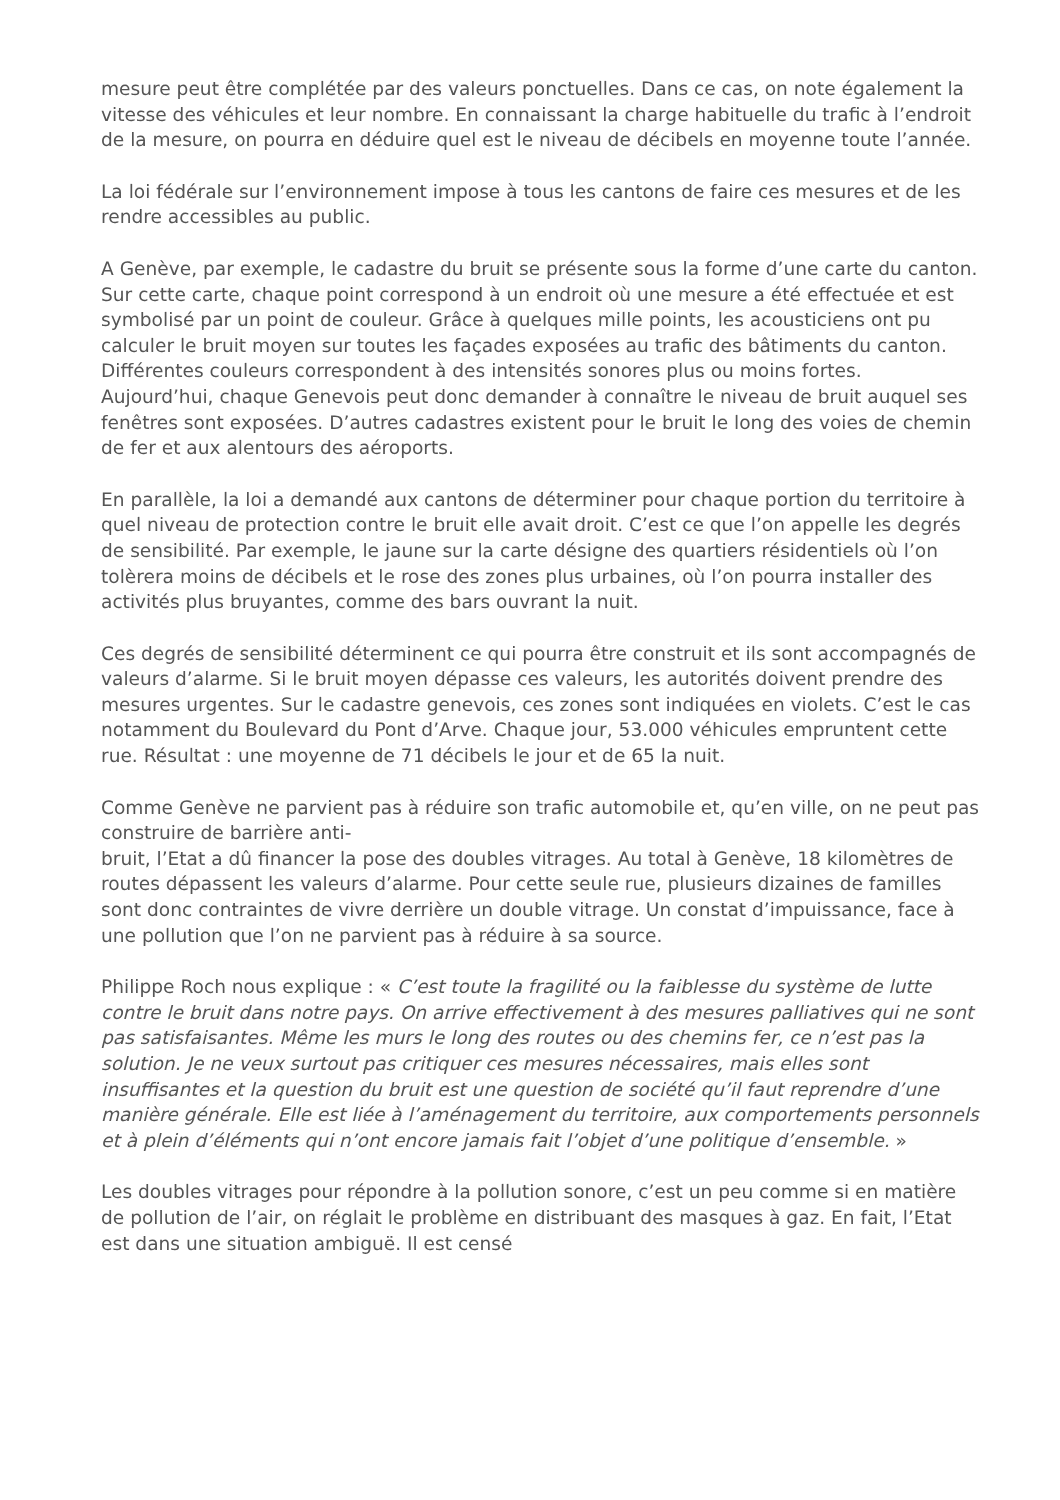mesure peut être complétée par des valeurs ponctuelles. Dans ce cas, on note également la vitesse des véhicules et leur nombre. En connaissant la charge habituelle du trafic à l’endroit de la mesure, on pourra en déduire quel est le niveau de décibels en moyenne toute l’année.
La loi fédérale sur l’environnement impose à tous les cantons de faire ces mesures et de les rendre accessibles au public.
A Genève, par exemple, le cadastre du bruit se présente sous la forme d’une carte du canton. Sur cette carte, chaque point correspond à un endroit où une mesure a été effectuée et est symbolisé par un point de couleur. Grâce à quelques mille points, les acousticiens ont pu calculer le bruit moyen sur toutes les façades exposées au trafic des bâtiments du canton. Différentes couleurs correspondent à des intensités sonores plus ou moins fortes. Aujourd’hui, chaque Genevois peut donc demander à connaître le niveau de bruit auquel ses fenêtres sont exposées. D’autres cadastres existent pour le bruit le long des voies de chemin de fer et aux alentours des aéroports.
En parallèle, la loi a demandé aux cantons de déterminer pour chaque portion du territoire à quel niveau de protection contre le bruit elle avait droit. C’est ce que l’on appelle les degrés de sensibilité. Par exemple, le jaune sur la carte désigne des quartiers résidentiels où l’on tolèrera moins de décibels et le rose des zones plus urbaines, où l’on pourra installer des activités plus bruyantes, comme des bars ouvrant la nuit.
Ces degrés de sensibilité déterminent ce qui pourra être construit et ils sont accompagnés de valeurs d’alarme. Si le bruit moyen dépasse ces valeurs, les autorités doivent prendre des mesures urgentes. Sur le cadastre genevois, ces zones sont indiquées en violets. C’est le cas notamment du Boulevard du Pont d’Arve. Chaque jour, 53.000 véhicules empruntent cette rue. Résultat : une moyenne de 71 décibels le jour et de 65 la nuit.
Comme Genève ne parvient pas à réduire son trafic automobile et, qu’en ville, on ne peut pas construire de barrière anti-
bruit, l’Etat a dû financer la pose des doubles vitrages. Au total à Genève, 18 kilomètres de routes dépassent les valeurs d’alarme. Pour cette seule rue, plusieurs dizaines de familles sont donc contraintes de vivre derrière un double vitrage. Un constat d’impuissance, face à une pollution que l’on ne parvient pas à réduire à sa source.
Philippe Roch nous explique : « C’est toute la fragilité ou la faiblesse du système de lutte contre le bruit dans notre pays. On arrive effectivement à des mesures palliatives qui ne sont pas satisfaisantes. Même les murs le long des routes ou des chemins fer, ce n’est pas la solution. Je ne veux surtout pas critiquer ces mesures nécessaires, mais elles sont insuffisantes et la question du bruit est une question de société qu’il faut reprendre d’une manière générale. Elle est liée à l’aménagement du territoire, aux comportements personnels et à plein d’éléments qui n’ont encore jamais fait l’objet d’une politique d’ensemble. »
Les doubles vitrages pour répondre à la pollution sonore, c’est un peu comme si en matière de pollution de l’air, on réglait le problème en distribuant des masques à gaz. En fait, l’Etat est dans une situation ambiguë. Il est censé